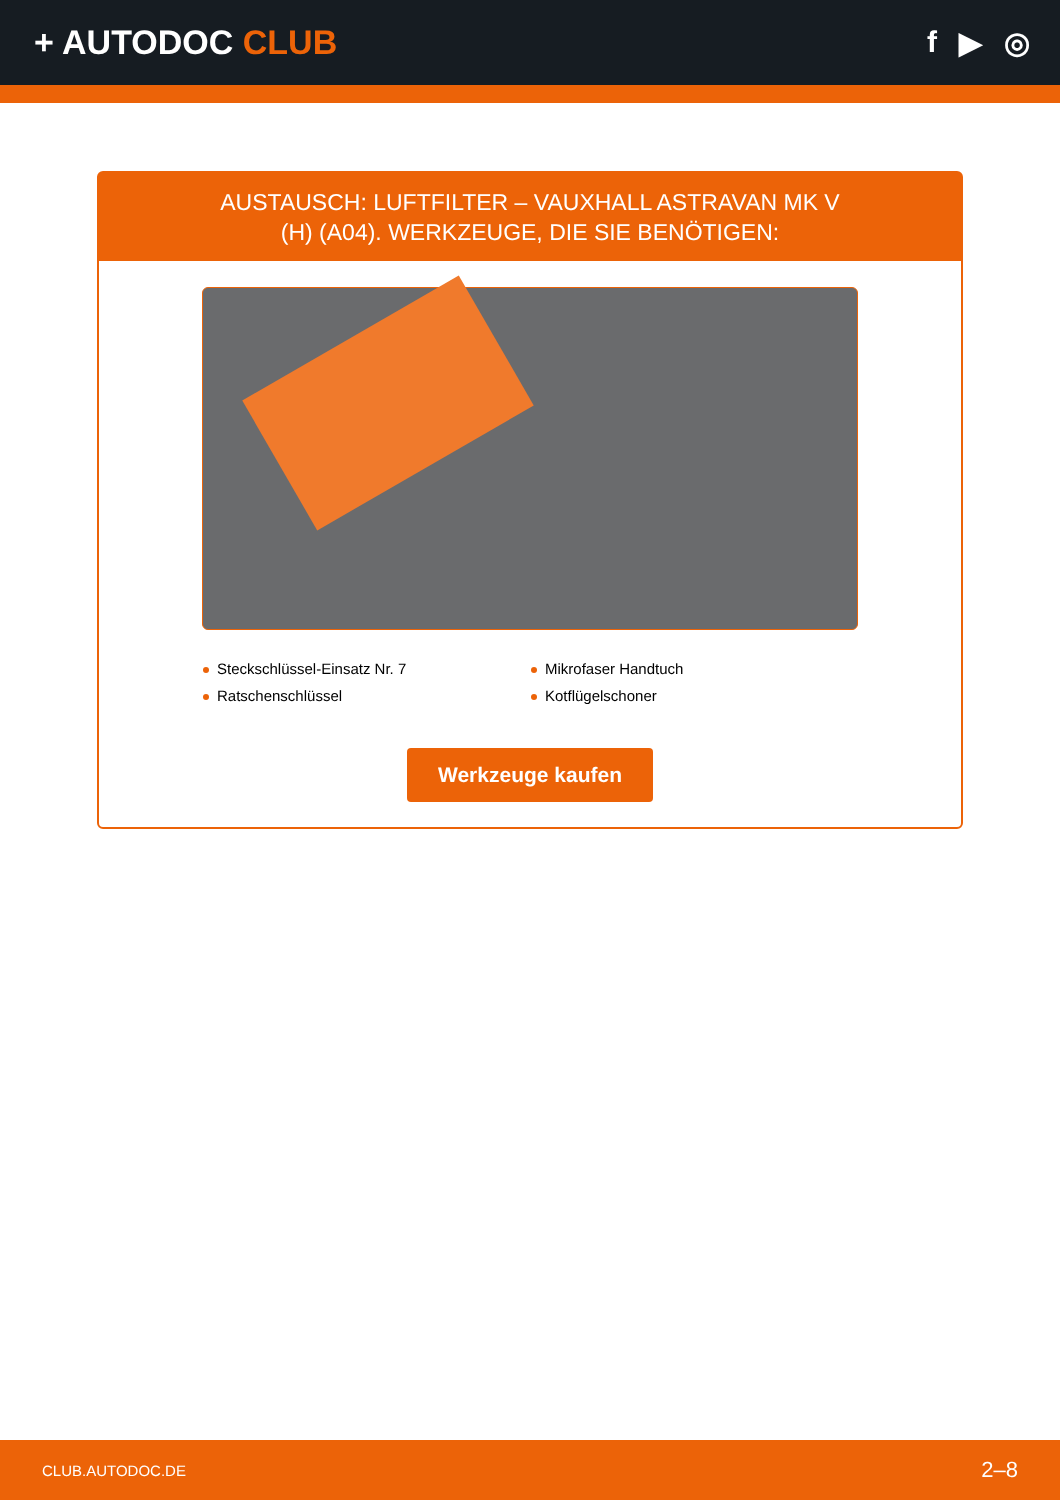+ AUTODOC CLUB f ▶ ◎
AUSTAUSCH: LUFTFILTER – VAUXHALL ASTRAVAN MK V (H) (A04). WERKZEUGE, DIE SIE BENÖTIGEN:
Steckschlüssel-Einsatz Nr. 7
Mikrofaser Handtuch
Ratschenschlüssel
Kotflügelschoner
Werkzeuge kaufen
CLUB.AUTODOC.DE 2–8